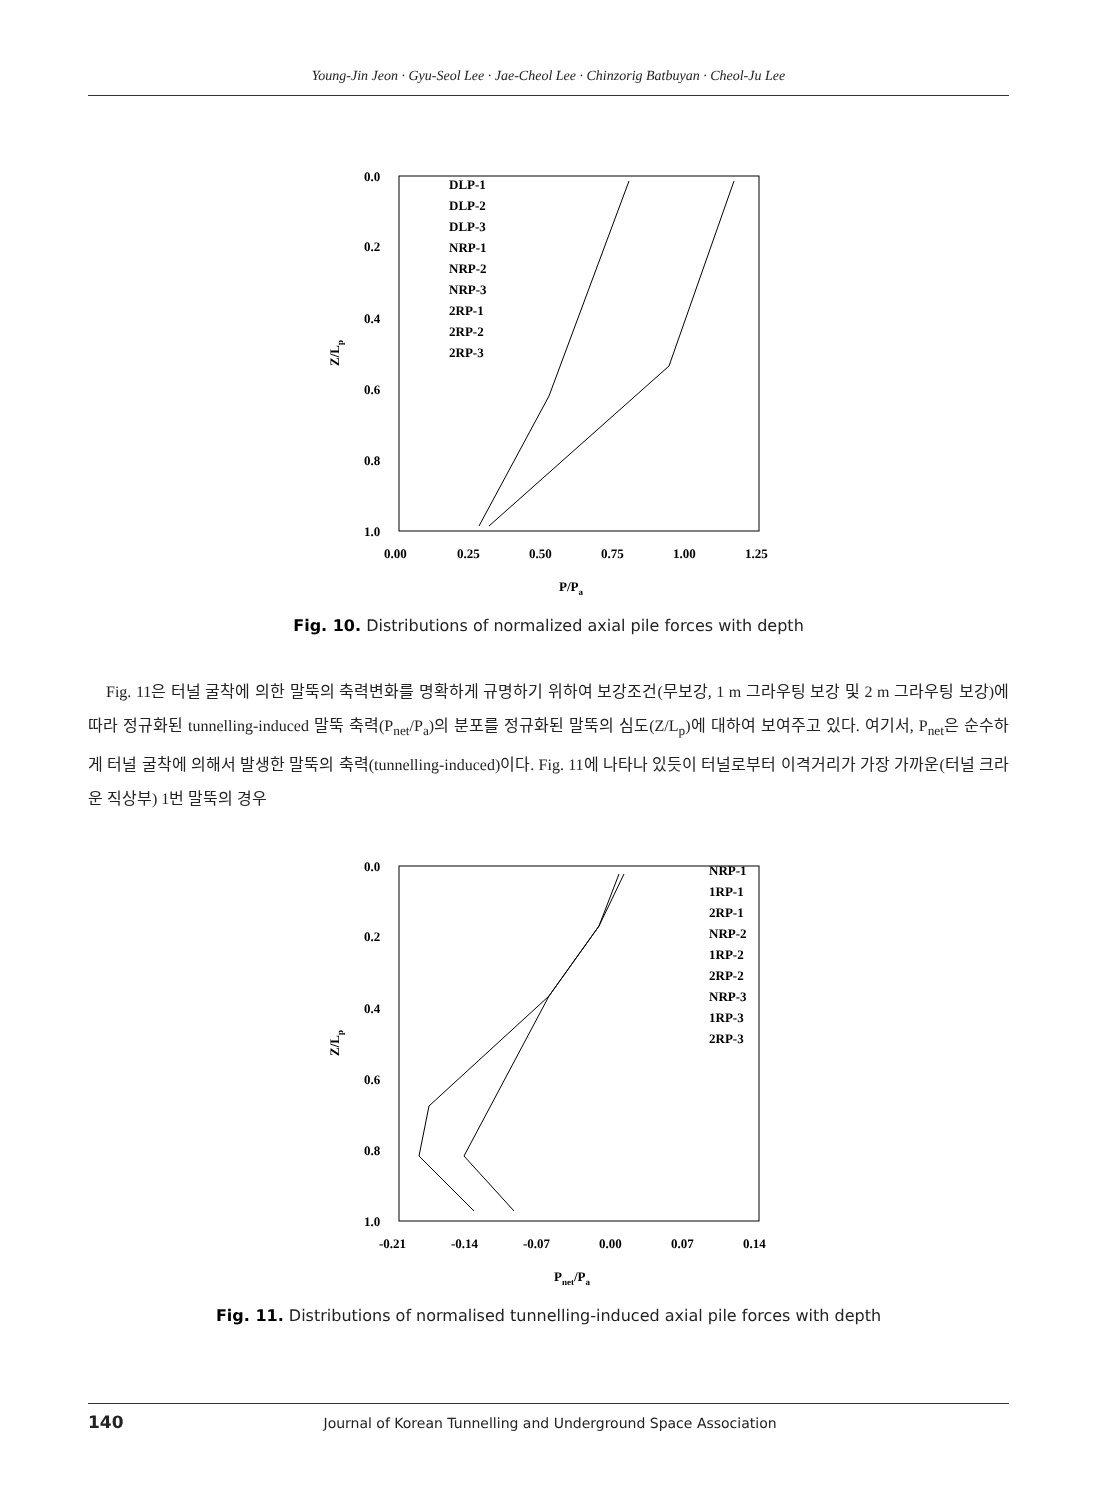Young-Jin Jeon · Gyu-Seol Lee · Jae-Cheol Lee · Chinzorig Batbuyan · Cheol-Ju Lee
0.0
0.2
0.4
0.6
0.8
1.0
0.00
0.25
0.50
0.75
1.00
1.25
P/Pa
Z/Lp
DLP-1
DLP-2
DLP-3
NRP-1
NRP-2
NRP-3
2RP-1
2RP-2
2RP-3
Fig. 10. Distributions of normalized axial pile forces with depth
Fig. 11은 터널 굴착에 의한 말뚝의 축력변화를 명확하게 규명하기 위하여 보강조건(무보강, 1 m 그라우팅 보강 및 2 m 그라우팅 보강)에 따라 정규화된 tunnelling-induced 말뚝 축력(P<sub>net</sub>/P<sub>a</sub>)의 분포를 정규화된 말뚝의 심도(Z/L<sub>p</sub>)에 대하여 보여주고 있다. 여기서, P<sub>net</sub>은 순수하게 터널 굴착에 의해서 발생한 말뚝의 축력(tunnelling-induced)이다. Fig. 11에 나타나 있듯이 터널로부터 이격거리가 가장 가까운(터널 크라운 직상부) 1번 말뚝의 경우
0.0
0.2
0.4
0.6
0.8
1.0
-0.21
-0.14
-0.07
0.00
0.07
0.14
Pnet/Pa
Z/Lp
NRP-1
1RP-1
2RP-1
NRP-2
1RP-2
2RP-2
NRP-3
1RP-3
2RP-3
Fig. 11. Distributions of normalised tunnelling-induced axial pile forces with depth
140 Journal of Korean Tunnelling and Underground Space Association